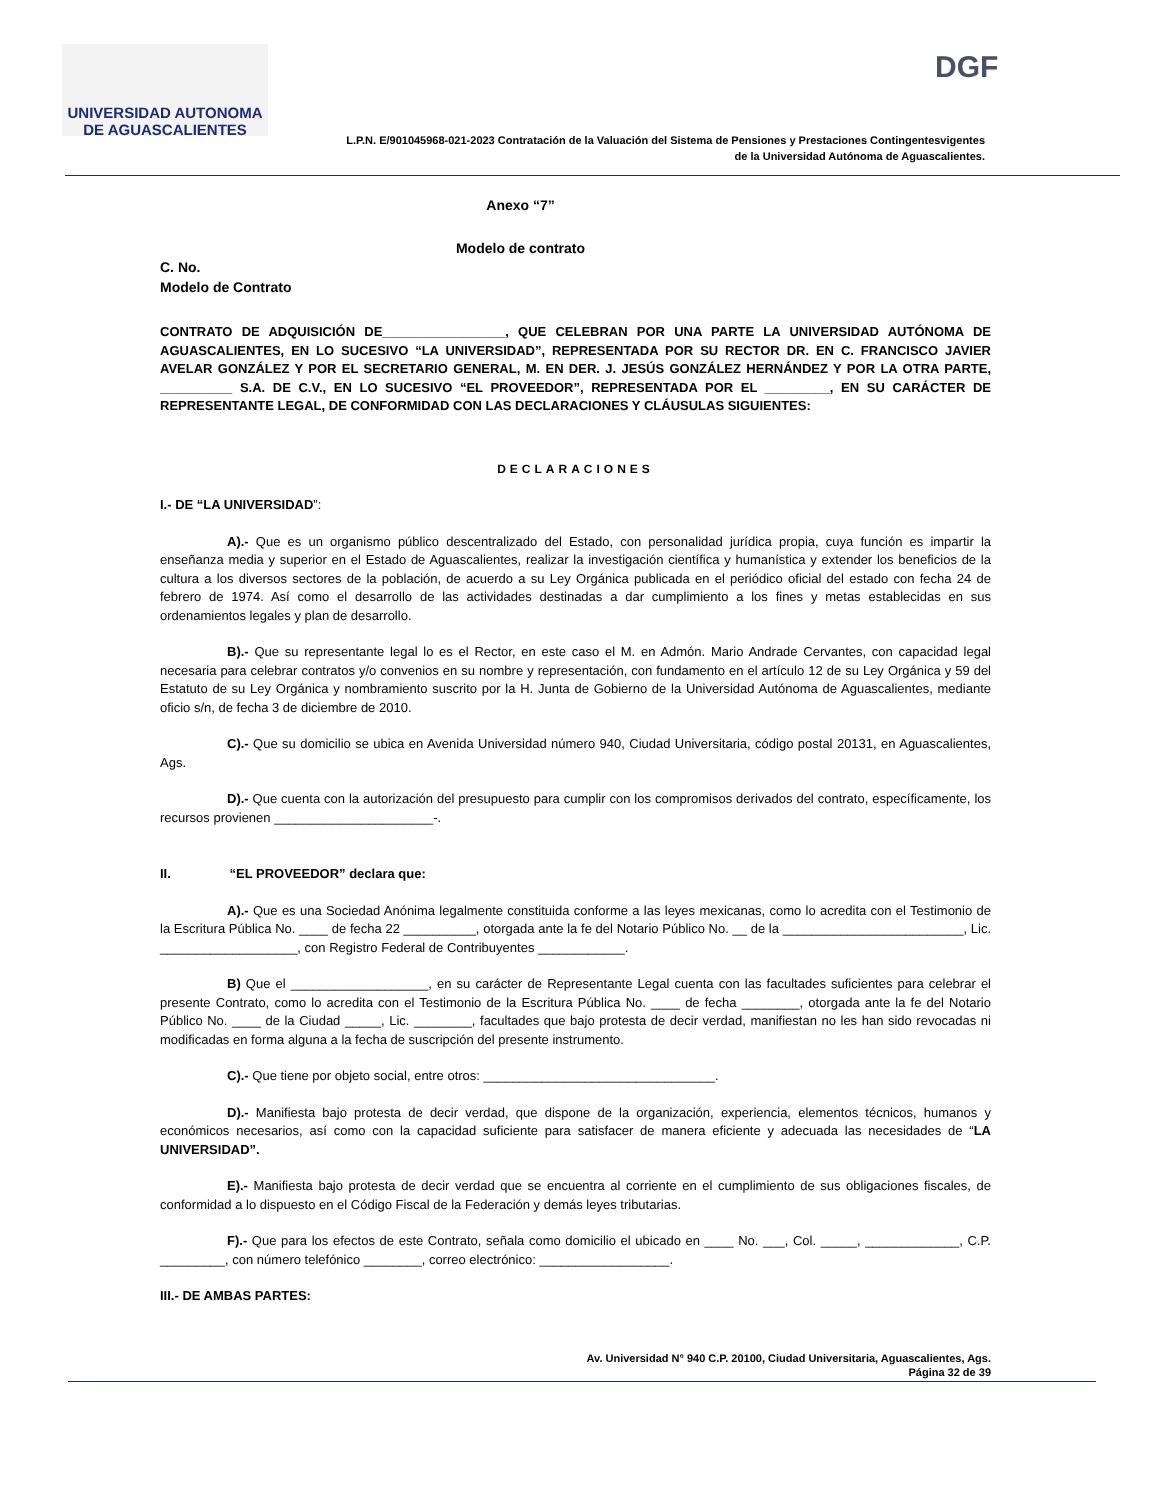UNIVERSIDAD AUTONOMA
DE AGUASCALIENTES
DGF
L.P.N. E/901045968-021-2023 Contratación de la Valuación del Sistema de Pensiones y Prestaciones Contingentesvigentes
de la Universidad Autónoma de Aguascalientes.
Anexo “7”
Modelo de contrato
C. No.
Modelo de Contrato
CONTRATO DE ADQUISICIÓN DE_________________, QUE CELEBRAN POR UNA PARTE LA UNIVERSIDAD AUTÓNOMA DE AGUASCALIENTES, EN LO SUCESIVO “LA UNIVERSIDAD”, REPRESENTADA POR SU RECTOR DR. EN C. FRANCISCO JAVIER AVELAR GONZÁLEZ Y POR EL SECRETARIO GENERAL, M. EN DER. J. JESÚS GONZÁLEZ HERNÁNDEZ Y POR LA OTRA PARTE, __________ S.A. DE C.V., EN LO SUCESIVO “EL PROVEEDOR”, REPRESENTADA POR EL _________, EN SU CARÁCTER DE REPRESENTANTE LEGAL, DE CONFORMIDAD CON LAS DECLARACIONES Y CLÁUSULAS SIGUIENTES:
DECLARACIONES
I.- DE “LA UNIVERSIDAD”:
A).- Que es un organismo público descentralizado del Estado, con personalidad jurídica propia, cuya función es impartir la enseñanza media y superior en el Estado de Aguascalientes, realizar la investigación científica y humanística y extender los beneficios de la cultura a los diversos sectores de la población, de acuerdo a su Ley Orgánica publicada en el periódico oficial del estado con fecha 24 de febrero de 1974. Así como el desarrollo de las actividades destinadas a dar cumplimiento a los fines y metas establecidas en sus ordenamientos legales y plan de desarrollo.
B).- Que su representante legal lo es el Rector, en este caso el M. en Admón. Mario Andrade Cervantes, con capacidad legal necesaria para celebrar contratos y/o convenios en su nombre y representación, con fundamento en el artículo 12 de su Ley Orgánica y 59 del Estatuto de su Ley Orgánica y nombramiento suscrito por la H. Junta de Gobierno de la Universidad Autónoma de Aguascalientes, mediante oficio s/n, de fecha 3 de diciembre de 2010.
C).- Que su domicilio se ubica en Avenida Universidad número 940, Ciudad Universitaria, código postal 20131, en Aguascalientes, Ags.
D).- Que cuenta con la autorización del presupuesto para cumplir con los compromisos derivados del contrato, específicamente, los recursos provienen ______________________-.
II. “EL PROVEEDOR” declara que:
A).- Que es una Sociedad Anónima legalmente constituida conforme a las leyes mexicanas, como lo acredita con el Testimonio de la Escritura Pública No. ____ de fecha 22 __________, otorgada ante la fe del Notario Público No. __ de la _________________________, Lic. ___________________, con Registro Federal de Contribuyentes ____________.
B) Que el ___________________, en su carácter de Representante Legal cuenta con las facultades suficientes para celebrar el presente Contrato, como lo acredita con el Testimonio de la Escritura Pública No. ____ de fecha ________, otorgada ante la fe del Notario Público No. ____ de la Ciudad _____, Lic. ________, facultades que bajo protesta de decir verdad, manifiestan no les han sido revocadas ni modificadas en forma alguna a la fecha de suscripción del presente instrumento.
C).- Que tiene por objeto social, entre otros: ________________________________.
D).- Manifiesta bajo protesta de decir verdad, que dispone de la organización, experiencia, elementos técnicos, humanos y económicos necesarios, así como con la capacidad suficiente para satisfacer de manera eficiente y adecuada las necesidades de “LA UNIVERSIDAD”.
E).- Manifiesta bajo protesta de decir verdad que se encuentra al corriente en el cumplimiento de sus obligaciones fiscales, de conformidad a lo dispuesto en el Código Fiscal de la Federación y demás leyes tributarias.
F).- Que para los efectos de este Contrato, señala como domicilio el ubicado en ____ No. ___, Col. _____, _____________, C.P. _________, con número telefónico ________, correo electrónico: __________________.
III.- DE AMBAS PARTES:
Av. Universidad N° 940 C.P. 20100, Ciudad Universitaria, Aguascalientes, Ags.
Página 32 de 39